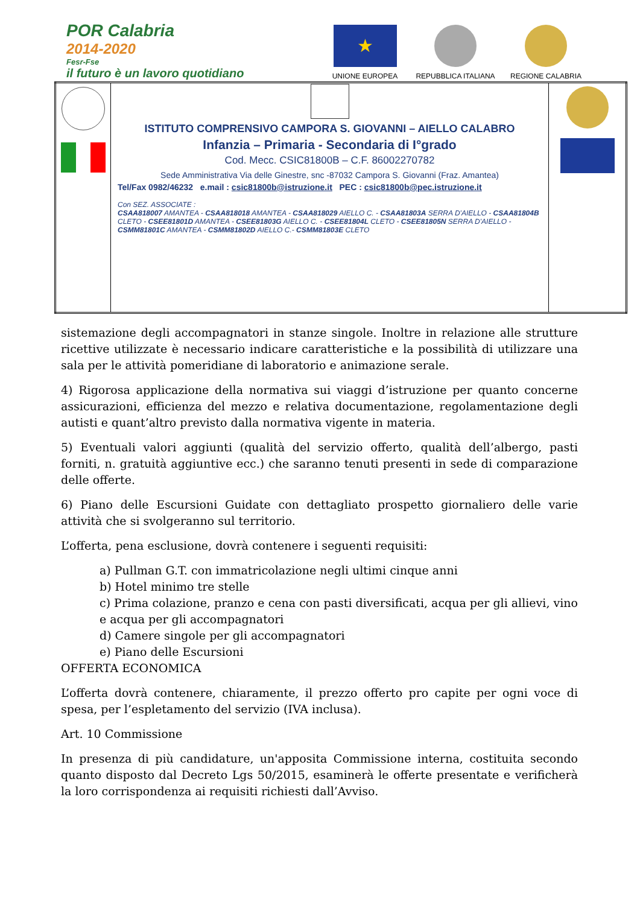POR Calabria
2014-2020
Fesr-Fse
il futuro è un lavoro quotidiano
★
UNIONE EUROPEA
REPUBBLICA ITALIANA
REGIONE CALABRIA
| | ISTITUTO COMPRENSIVO CAMPORA S. GIOVANNI – AIELLO CALABRO Infanzia – Primaria - Secondaria di I°grado Cod. Mecc. CSIC81800B – C.F. 86002270782 Sede Amministrativa Via delle Ginestre, snc -87032 Campora S. Giovanni (Fraz. Amantea) Tel/Fax 0982/46232 e.mail : csic81800b@istruzione.it PEC : csic81800b@pec.istruzione.it Con SEZ. ASSOCIATE : CSAA818007 AMANTEA - CSAA818018 AMANTEA - CSAA818029 AIELLO C. - CSAA81803A SERRA D'AIELLO - CSAA81804B CLETO - CSEE81801D AMANTEA - CSEE81803G AIELLO C. - CSEE81804L CLETO - CSEE81805N SERRA D'AIELLO - CSMM81801C AMANTEA - CSMM81802D AIELLO C.- CSMM81803E CLETO | |
sistemazione degli accompagnatori in stanze singole. Inoltre in relazione alle strutture ricettive utilizzate è necessario indicare caratteristiche e la possibilità di utilizzare una sala per le attività pomeridiane di laboratorio e animazione serale.
4) Rigorosa applicazione della normativa sui viaggi d’istruzione per quanto concerne assicurazioni, efficienza del mezzo e relativa documentazione, regolamentazione degli autisti e quant’altro previsto dalla normativa vigente in materia.
5) Eventuali valori aggiunti (qualità del servizio offerto, qualità dell’albergo, pasti forniti, n. gratuità aggiuntive ecc.) che saranno tenuti presenti in sede di comparazione delle offerte.
6) Piano delle Escursioni Guidate con dettagliato prospetto giornaliero delle varie attività che si svolgeranno sul territorio.
L’offerta, pena esclusione, dovrà contenere i seguenti requisiti:
a) Pullman G.T. con immatricolazione negli ultimi cinque anni
b) Hotel minimo tre stelle
c) Prima colazione, pranzo e cena con pasti diversificati, acqua per gli allievi, vino e acqua per gli accompagnatori
d) Camere singole per gli accompagnatori
e) Piano delle Escursioni
OFFERTA ECONOMICA
L’offerta dovrà contenere, chiaramente, il prezzo offerto pro capite per ogni voce di spesa, per l’espletamento del servizio (IVA inclusa).
Art. 10 Commissione
In presenza di più candidature, un'apposita Commissione interna, costituita secondo quanto disposto dal Decreto Lgs 50/2015, esaminerà le offerte presentate e verificherà la loro corrispondenza ai requisiti richiesti dall’Avviso.